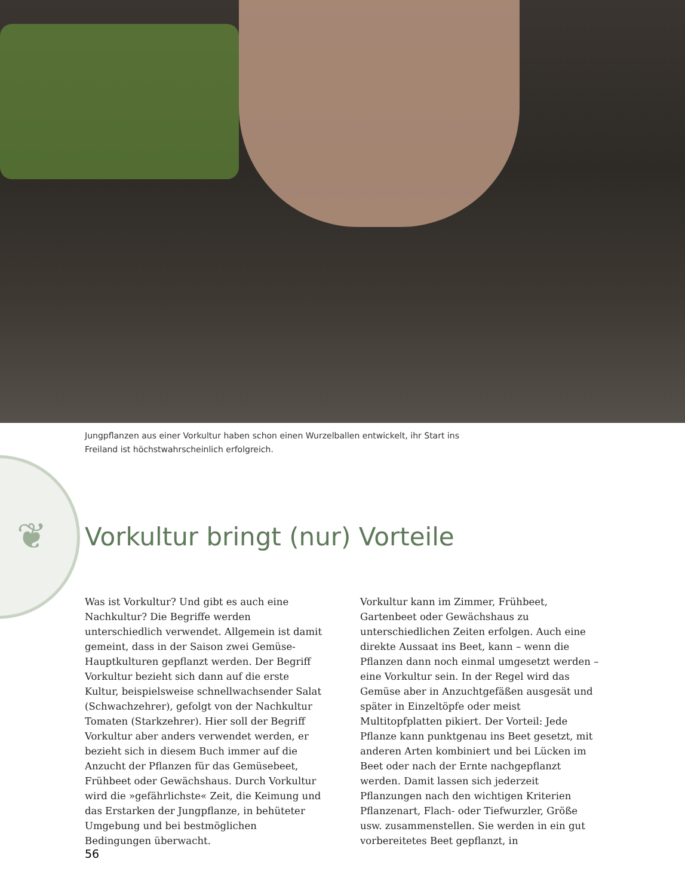Jungpflanzen aus einer Vorkultur haben schon einen Wurzelballen entwickelt, ihr Start ins Freiland ist höchstwahrscheinlich erfolgreich.
❦
Vorkultur bringt (nur) Vorteile
Was ist Vorkultur? Und gibt es auch eine Nachkultur? Die Begriffe werden unterschiedlich verwendet. Allgemein ist damit gemeint, dass in der Saison zwei Gemüse-Hauptkulturen gepflanzt werden. Der Begriff Vorkultur bezieht sich dann auf die erste Kultur, beispielsweise schnellwachsender Salat (Schwachzehrer), gefolgt von der Nachkultur Tomaten (Starkzehrer). Hier soll der Begriff Vorkultur aber anders verwendet werden, er bezieht sich in diesem Buch immer auf die Anzucht der Pflanzen für das Gemüsebeet, Frühbeet oder Gewächshaus. Durch Vorkultur wird die »gefährlichste« Zeit, die Keimung und das Erstarken der Jungpflanze, in behüteter Umgebung und bei bestmöglichen Bedingungen überwacht.
Vorkultur kann im Zimmer, Frühbeet, Gartenbeet oder Gewächshaus zu unterschiedlichen Zeiten erfolgen. Auch eine direkte Aussaat ins Beet, kann – wenn die Pflanzen dann noch einmal umgesetzt werden – eine Vorkultur sein. In der Regel wird das Gemüse aber in Anzuchtgefäßen ausgesät und später in Einzeltöpfe oder meist Multitopfplatten pikiert. Der Vorteil: Jede Pflanze kann punktgenau ins Beet gesetzt, mit anderen Arten kombiniert und bei Lücken im Beet oder nach der Ernte nachgepflanzt werden. Damit lassen sich jederzeit Pflanzungen nach den wichtigen Kriterien Pflanzenart, Flach- oder Tiefwurzler, Größe usw. zusammenstellen. Sie werden in ein gut vorbereitetes Beet gepflanzt, in
56